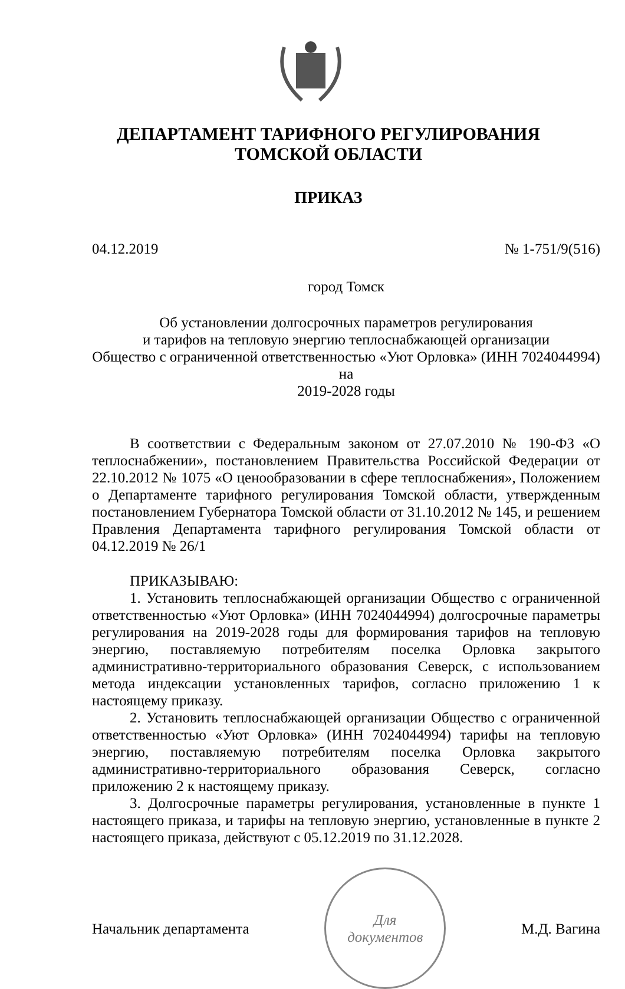ДЕПАРТАМЕНТ ТАРИФНОГО РЕГУЛИРОВАНИЯ
ТОМСКОЙ ОБЛАСТИ
ПРИКАЗ
04.12.2019 № 1-751/9(516)
город Томск
Об установлении долгосрочных параметров регулирования
и тарифов на тепловую энергию теплоснабжающей организации
Общество с ограниченной ответственностью «Уют Орловка» (ИНН 7024044994) на
2019-2028 годы
В соответствии с Федеральным законом от 27.07.2010 № 190-ФЗ «О теплоснабжении», постановлением Правительства Российской Федерации от 22.10.2012 № 1075 «О ценообразовании в сфере теплоснабжения», Положением о Департаменте тарифного регулирования Томской области, утвержденным постановлением Губернатора Томской области от 31.10.2012 № 145, и решением Правления Департамента тарифного регулирования Томской области от 04.12.2019 № 26/1
ПРИКАЗЫВАЮ:
1. Установить теплоснабжающей организации Общество с ограниченной ответственностью «Уют Орловка» (ИНН 7024044994) долгосрочные параметры регулирования на 2019-2028 годы для формирования тарифов на тепловую энергию, поставляемую потребителям поселка Орловка закрытого административно-территориального образования Северск, с использованием метода индексации установленных тарифов, согласно приложению 1 к настоящему приказу.
2. Установить теплоснабжающей организации Общество с ограниченной ответственностью «Уют Орловка» (ИНН 7024044994) тарифы на тепловую энергию, поставляемую потребителям поселка Орловка закрытого административно-территориального образования Северск, согласно приложению 2 к настоящему приказу.
3. Долгосрочные параметры регулирования, установленные в пункте 1 настоящего приказа, и тарифы на тепловую энергию, установленные в пункте 2 настоящего приказа, действуют с 05.12.2019 по 31.12.2028.
Начальник департамента
Для
документов
М.Д. Вагина